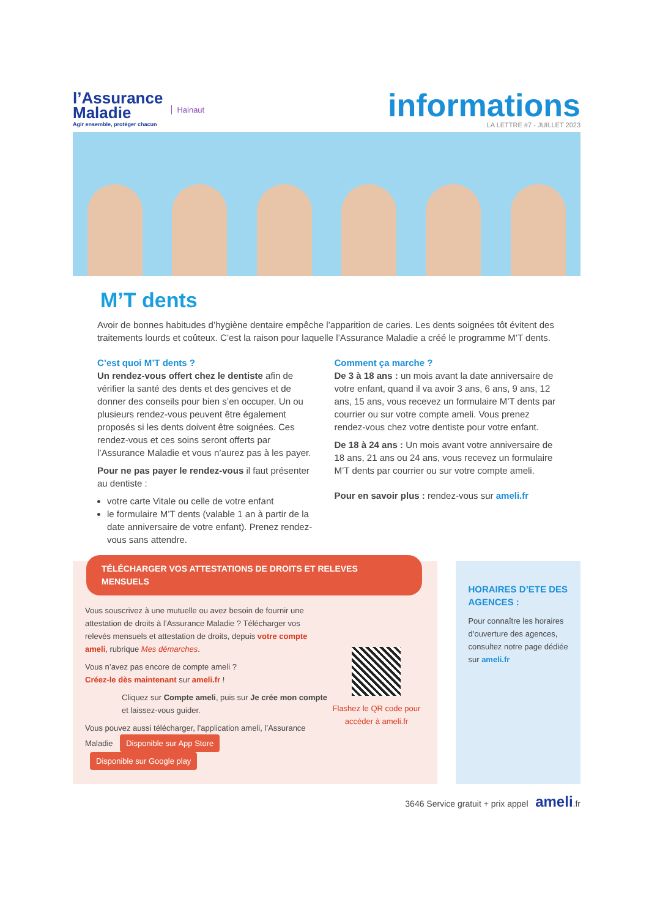l’Assurance
Maladie
Agir ensemble, protéger chacun
Hainaut
informations
LA LETTRE #7 - JUILLET 2023
M’T dents
Avoir de bonnes habitudes d’hygiène dentaire empêche l’apparition de caries. Les dents soignées tôt évitent des traitements lourds et coûteux. C’est la raison pour laquelle l’Assurance Maladie a créé le programme M’T dents.
C’est quoi M’T dents ?
Un rendez-vous offert chez le dentiste afin de vérifier la santé des dents et des gencives et de donner des conseils pour bien s’en occuper. Un ou plusieurs rendez-vous peuvent être également proposés si les dents doivent être soignées. Ces rendez-vous et ces soins seront offerts par l’Assurance Maladie et vous n’aurez pas à les payer.
Pour ne pas payer le rendez-vous il faut présenter au dentiste :
votre carte Vitale ou celle de votre enfant
le formulaire M’T dents (valable 1 an à partir de la date anniversaire de votre enfant). Prenez rendez-vous sans attendre.
Comment ça marche ?
De 3 à 18 ans : un mois avant la date anniversaire de votre enfant, quand il va avoir 3 ans, 6 ans, 9 ans, 12 ans, 15 ans, vous recevez un formulaire M’T dents par courrier ou sur votre compte ameli. Vous prenez rendez-vous chez votre dentiste pour votre enfant.
De 18 à 24 ans : Un mois avant votre anniversaire de 18 ans, 21 ans ou 24 ans, vous recevez un formulaire M’T dents par courrier ou sur votre compte ameli.
Pour en savoir plus : rendez-vous sur ameli.fr
TÉLÉCHARGER VOS ATTESTATIONS DE DROITS ET RELEVES MENSUELS
Vous souscrivez à une mutuelle ou avez besoin de fournir une attestation de droits à l’Assurance Maladie ? Télécharger vos relevés mensuels et attestation de droits, depuis votre compte ameli, rubrique Mes démarches.
Vous n’avez pas encore de compte ameli ?
Créez-le dès maintenant sur ameli.fr !
Cliquez sur Compte ameli, puis sur Je crée mon compte et laissez-vous guider.
Vous pouvez aussi télécharger, l’application ameli, l’Assurance Maladie Disponible sur App Store Disponible sur Google play
Flashez le QR code pour accéder à ameli.fr
HORAIRES D’ETE DES AGENCES :
Pour connaître les horaires d’ouverture des agences, consultez notre page dédiée sur ameli.fr
3646 Service gratuit + prix appel ameli.fr